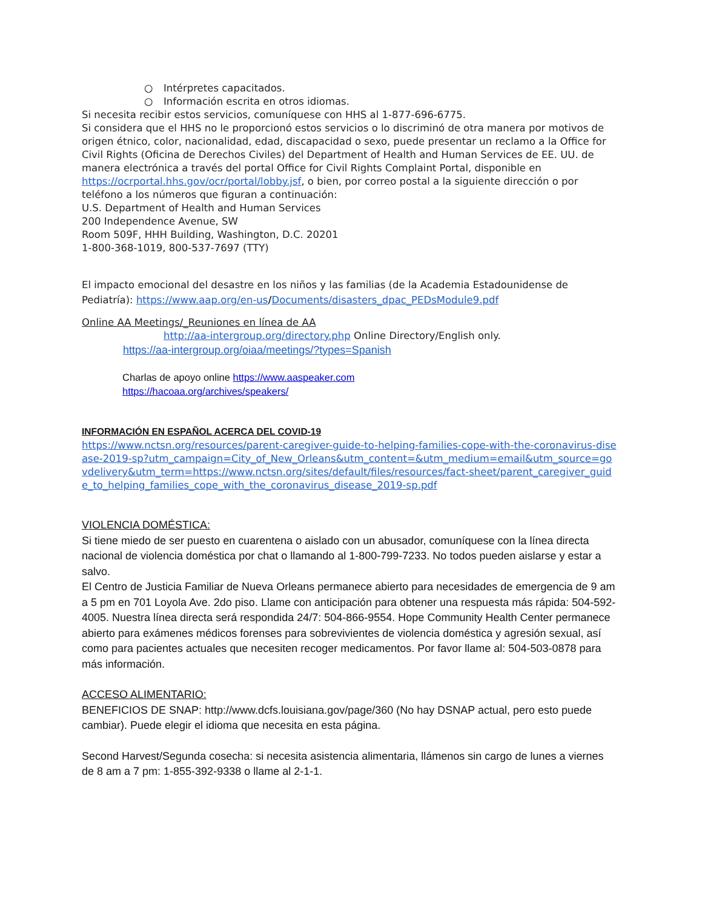○ Intérpretes capacitados.
○ Información escrita en otros idiomas.
Si necesita recibir estos servicios, comuníquese con HHS al 1-877-696-6775.
Si considera que el HHS no le proporcionó estos servicios o lo discriminó de otra manera por motivos de origen étnico, color, nacionalidad, edad, discapacidad o sexo, puede presentar un reclamo a la Office for Civil Rights (Oficina de Derechos Civiles) del Department of Health and Human Services de EE. UU. de manera electrónica a través del portal Office for Civil Rights Complaint Portal, disponible en https://ocrportal.hhs.gov/ocr/portal/lobby.jsf, o bien, por correo postal a la siguiente dirección o por teléfono a los números que figuran a continuación:
U.S. Department of Health and Human Services
200 Independence Avenue, SW
Room 509F, HHH Building, Washington, D.C. 20201
1-800-368-1019, 800-537-7697 (TTY)
El impacto emocional del desastre en los niños y las familias (de la Academia Estadounidense de Pediatría): https://www.aap.org/en-us/Documents/disasters_dpac_PEDsModule9.pdf
Online AA Meetings/_Reuniones en línea de AA
http://aa-intergroup.org/directory.php Online Directory/English only.
https://aa-intergroup.org/oiaa/meetings/?types=Spanish
Charlas de apoyo online https://www.aaspeaker.com
https://hacoaa.org/archives/speakers/
INFORMACIÓN EN ESPAÑOL ACERCA DEL COVID-19
https://www.nctsn.org/resources/parent-caregiver-guide-to-helping-families-cope-with-the-coronavirus-disease-2019-sp?utm_campaign=City_of_New_Orleans&utm_content=&utm_medium=email&utm_source=govdelivery&utm_term=https://www.nctsn.org/sites/default/files/resources/fact-sheet/parent_caregiver_guide_to_helping_families_cope_with_the_coronavirus_disease_2019-sp.pdf
VIOLENCIA DOMÉSTICA:
Si tiene miedo de ser puesto en cuarentena o aislado con un abusador, comuníquese con la línea directa nacional de violencia doméstica por chat o llamando al 1-800-799-7233. No todos pueden aislarse y estar a salvo.
El Centro de Justicia Familiar de Nueva Orleans permanece abierto para necesidades de emergencia de 9 am a 5 pm en 701 Loyola Ave. 2do piso. Llame con anticipación para obtener una respuesta más rápida: 504-592-4005. Nuestra línea directa será respondida 24/7: 504-866-9554. Hope Community Health Center permanece abierto para exámenes médicos forenses para sobrevivientes de violencia doméstica y agresión sexual, así como para pacientes actuales que necesiten recoger medicamentos. Por favor llame al: 504-503-0878 para más información.
ACCESO ALIMENTARIO:
BENEFICIOS DE SNAP: http://www.dcfs.louisiana.gov/page/360 (No hay DSNAP actual, pero esto puede cambiar). Puede elegir el idioma que necesita en esta página.
Second Harvest/Segunda cosecha: si necesita asistencia alimentaria, llámenos sin cargo de lunes a viernes de 8 am a 7 pm: 1-855-392-9338 o llame al 2-1-1.